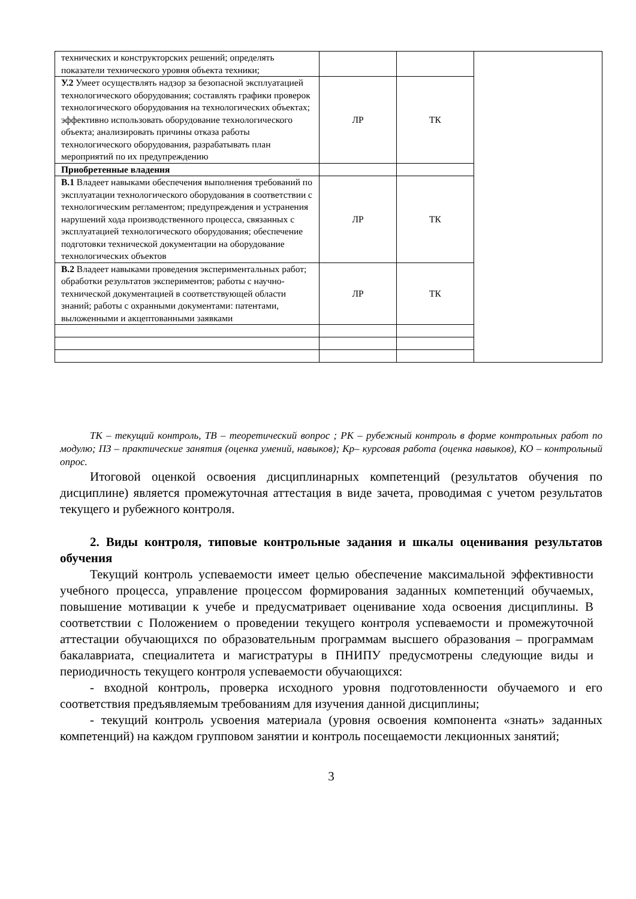| технических и конструкторских решений; определять показатели технического уровня объекта техники; | | | |
| У.2 Умеет осуществлять надзор за безопасной эксплуатацией технологического оборудования; составлять графики проверок технологического оборудования на технологических объектах; эффективно использовать оборудование технологического объекта; анализировать причины отказа работы технологического оборудования, разрабатывать план мероприятий по их предупреждению | ЛР | ТК | |
| Приобретенные владения | | | |
| В.1 Владеет навыками обеспечения выполнения требований по эксплуатации технологического оборудования в соответствии с технологическим регламентом; предупреждения и устранения нарушений хода производственного процесса, связанных с эксплуатацией технологического оборудования; обеспечение подготовки технической документации на оборудование технологических объектов | ЛР | ТК | |
| В.2 Владеет навыками проведения экспериментальных работ; обработки результатов экспериментов; работы с научно-технической документацией в соответствующей области знаний; работы с охранными документами: патентами, выложенными и акцептованными заявками | ЛР | ТК | |
ТК – текущий контроль, ТВ – теоретический вопрос ; РК – рубежный контроль в форме контрольных работ по модулю; ПЗ – практические занятия (оценка умений, навыков); Кр– курсовая работа (оценка навыков), КО – контрольный опрос.
Итоговой оценкой освоения дисциплинарных компетенций (результатов обучения по дисциплине) является промежуточная аттестация в виде зачета, проводимая с учетом результатов текущего и рубежного контроля.
2. Виды контроля, типовые контрольные задания и шкалы оценивания результатов обучения
Текущий контроль успеваемости имеет целью обеспечение максимальной эффективности учебного процесса, управление процессом формирования заданных компетенций обучаемых, повышение мотивации к учебе и предусматривает оценивание хода освоения дисциплины. В соответствии с Положением о проведении текущего контроля успеваемости и промежуточной аттестации обучающихся по образовательным программам высшего образования – программам бакалавриата, специалитета и магистратуры в ПНИПУ предусмотрены следующие виды и периодичность текущего контроля успеваемости обучающихся:
- входной контроль, проверка исходного уровня подготовленности обучаемого и его соответствия предъявляемым требованиям для изучения данной дисциплины;
- текущий контроль усвоения материала (уровня освоения компонента «знать» заданных компетенций) на каждом групповом занятии и контроль посещаемости лекционных занятий;
3